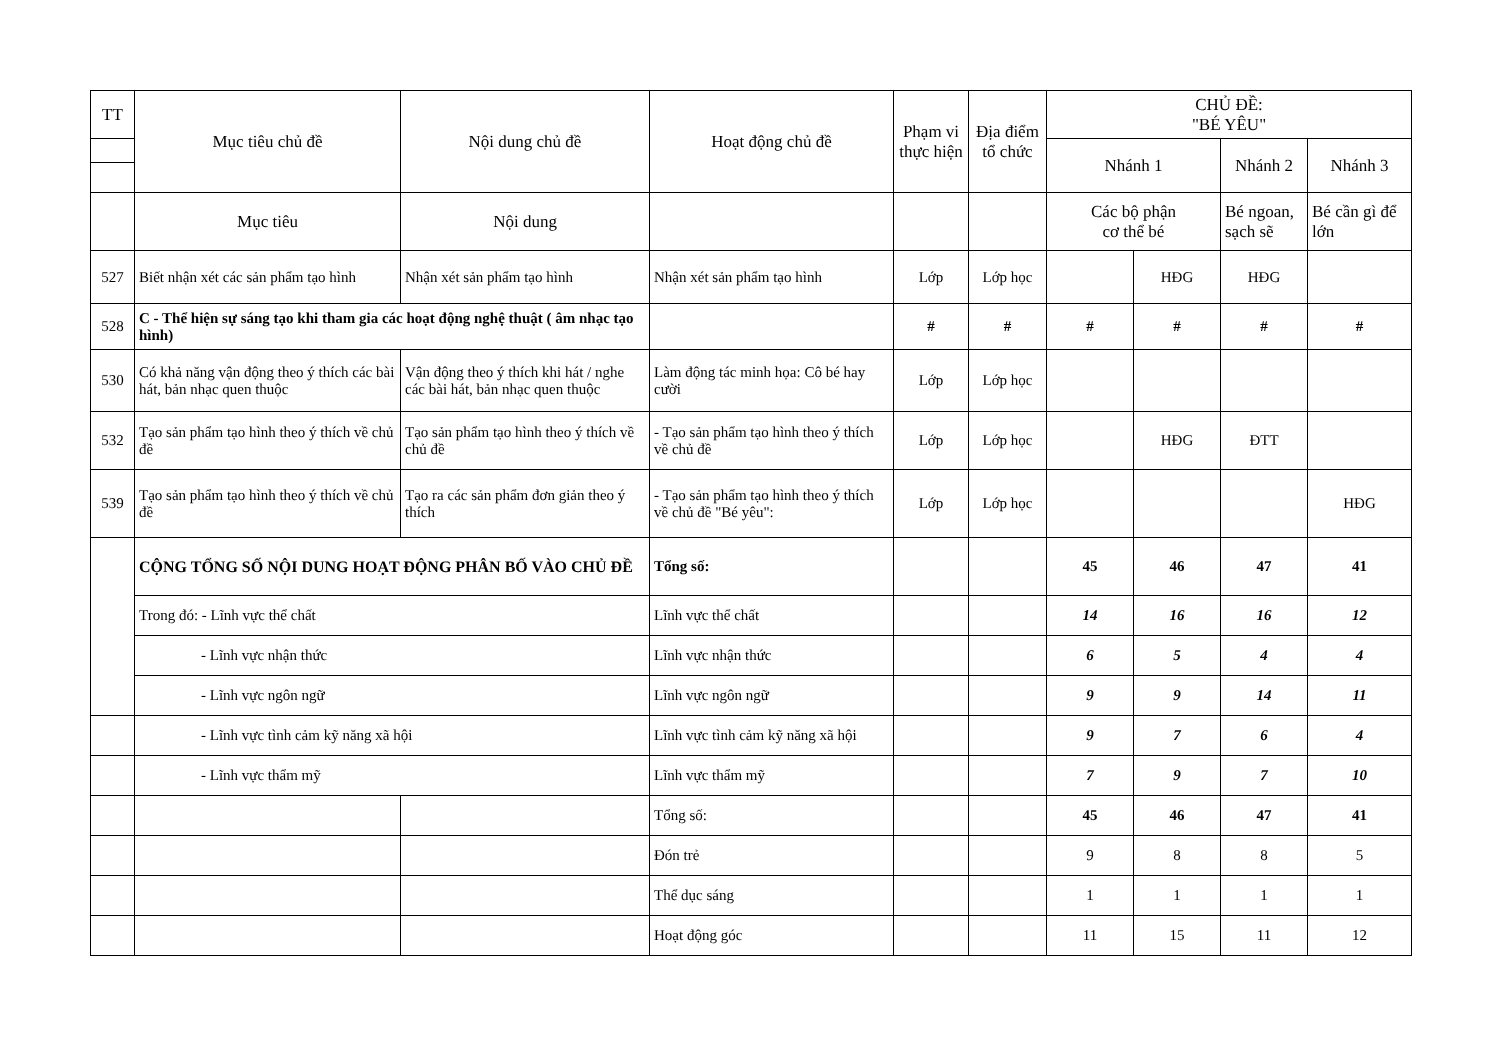| TT | Mục tiêu chủ đề | Nội dung chủ đề | Hoạt động chủ đề | Phạm vi thực hiện | Địa điểm tổ chức | CHỦ ĐỀ: "BÉ YÊU" | | | |
| --- | --- | --- | --- | --- | --- | --- | --- | --- | --- |
| | | | | | | Nhánh 1 | | Nhánh 2 | Nhánh 3 |
| | Mục tiêu | Nội dung | | | | Các bộ phận cơ thể bé | | Bé ngoan, sạch sẽ | Bé cần gì để lớn |
| 527 | Biết nhận xét các sản phẩm tạo hình | Nhận xét sản phẩm tạo hình | Nhận xét sản phẩm tạo hình | Lớp | Lớp học | | HĐG | HĐG | |
| 528 | C - Thể hiện sự sáng tạo khi tham gia các hoạt động nghệ thuật ( âm nhạc tạo hình) | | | # | # | # | # | # | # |
| 530 | Có khả năng vận động theo ý thích các bài hát, bản nhạc quen thuộc | Vận động theo ý thích khi hát / nghe các bài hát, bản nhạc quen thuộc | Làm động tác minh họa: Cô bé hay cười | Lớp | Lớp học | | | | |
| 532 | Tạo sản phẩm tạo hình theo ý thích về chủ đề | Tạo sản phẩm tạo hình theo ý thích về chủ đề | - Tạo sản phẩm tạo hình theo ý thích về chủ đề | Lớp | Lớp học | | HĐG | ĐTT | |
| 539 | Tạo sản phẩm tạo hình theo ý thích về chủ đề | Tạo ra các sản phẩm đơn giản theo ý thích | - Tạo sản phẩm tạo hình theo ý thích về chủ đề "Bé yêu": | Lớp | Lớp học | | | | HĐG |
| | CỘNG TỔNG SỐ NỘI DUNG HOẠT ĐỘNG PHÂN BỐ VÀO CHỦ ĐỀ | | Tổng số: | | | 45 | 46 | 47 | 41 |
| | Trong đó: - Lĩnh vực thể chất | | Lĩnh vực thể chất | | | 14 | 16 | 16 | 12 |
| | - Lĩnh vực nhận thức | | Lĩnh vực nhận thức | | | 6 | 5 | 4 | 4 |
| | - Lĩnh vực ngôn ngữ | | Lĩnh vực ngôn ngữ | | | 9 | 9 | 14 | 11 |
| | - Lĩnh vực tình cảm kỹ năng xã hội | | Lĩnh vực tình cảm kỹ năng xã hội | | | 9 | 7 | 6 | 4 |
| | - Lĩnh vực thẩm mỹ | | Lĩnh vực thẩm mỹ | | | 7 | 9 | 7 | 10 |
| | | | Tổng số: | | | 45 | 46 | 47 | 41 |
| | | | Đón trẻ | | | 9 | 8 | 8 | 5 |
| | | | Thể dục sáng | | | 1 | 1 | 1 | 1 |
| | | | Hoạt động góc | | | 11 | 15 | 11 | 12 |